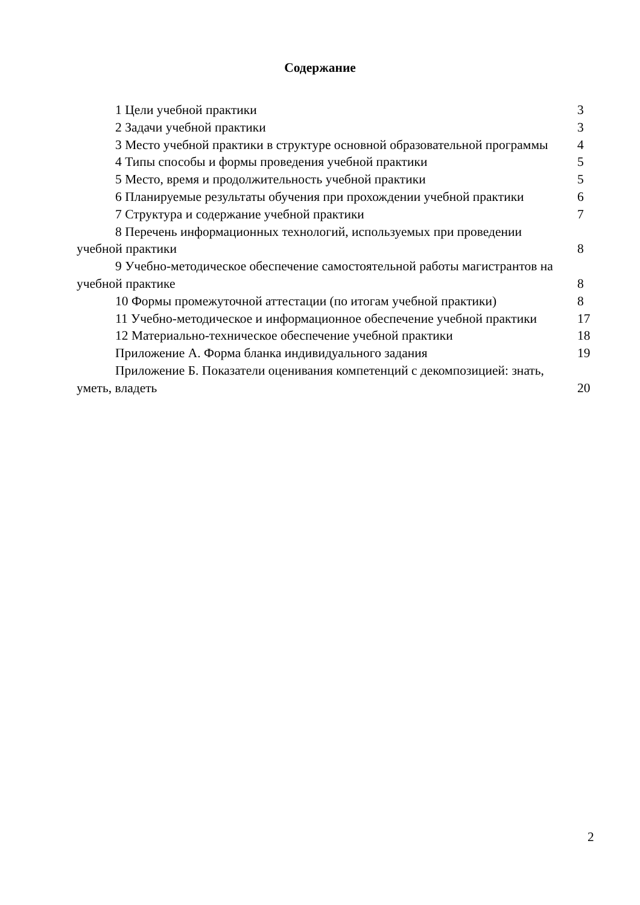Содержание
1 Цели учебной практики
3
2 Задачи учебной практики
3
3 Место учебной практики в структуре основной образовательной программы
4
4 Типы способы и формы проведения учебной практики
5
5 Место, время и продолжительность учебной практики
5
6 Планируемые результаты обучения при прохождении учебной практики
6
7 Структура и содержание учебной практики
7
8 Перечень информационных технологий, используемых при проведении учебной практики
8
9 Учебно-методическое обеспечение самостоятельной работы магистрантов на учебной практике
8
10 Формы промежуточной аттестации (по итогам учебной практики)
8
11 Учебно-методическое и информационное обеспечение учебной практики
17
12 Материально-техническое обеспечение учебной практики
18
Приложение А. Форма бланка индивидуального задания
19
Приложение Б. Показатели оценивания компетенций с декомпозицией: знать, уметь, владеть
20
2